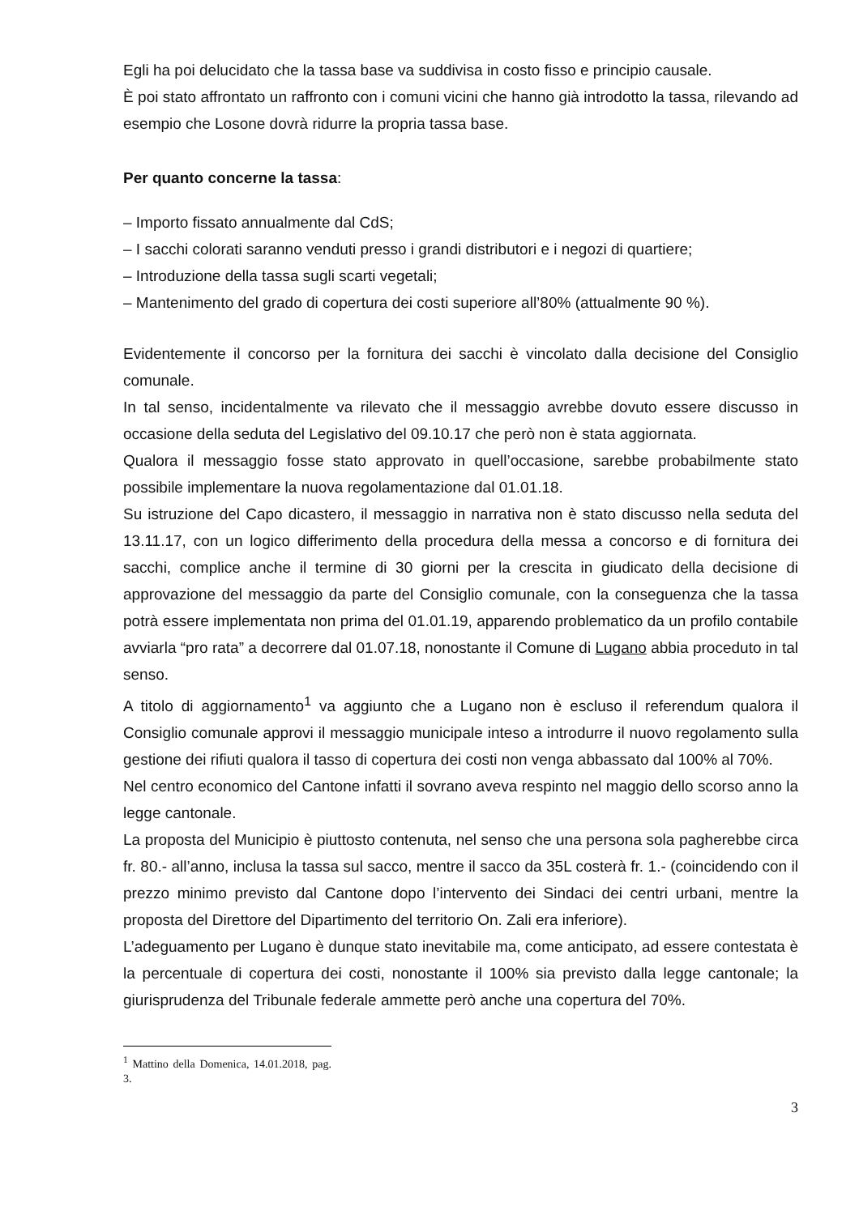Egli ha poi delucidato che la tassa base va suddivisa in costo fisso e principio causale.
È poi stato affrontato un raffronto con i comuni vicini che hanno già introdotto la tassa, rilevando ad esempio che Losone dovrà ridurre la propria tassa base.
Per quanto concerne la tassa:
– Importo fissato annualmente dal CdS;
– I sacchi colorati saranno venduti presso i grandi distributori e i negozi di quartiere;
– Introduzione della tassa sugli scarti vegetali;
– Mantenimento del grado di copertura dei costi superiore all’80% (attualmente 90 %).
Evidentemente il concorso per la fornitura dei sacchi è vincolato dalla decisione del Consiglio comunale.
In tal senso, incidentalmente va rilevato che il messaggio avrebbe dovuto essere discusso in occasione della seduta del Legislativo del 09.10.17 che però non è stata aggiornata.
Qualora il messaggio fosse stato approvato in quell’occasione, sarebbe probabilmente stato possibile implementare la nuova regolamentazione dal 01.01.18.
Su istruzione del Capo dicastero, il messaggio in narrativa non è stato discusso nella seduta del 13.11.17, con un logico differimento della procedura della messa a concorso e di fornitura dei sacchi, complice anche il termine di 30 giorni per la crescita in giudicato della decisione di approvazione del messaggio da parte del Consiglio comunale, con la conseguenza che la tassa potrà essere implementata non prima del 01.01.19, apparendo problematico da un profilo contabile avviarla “pro rata” a decorrere dal 01.07.18, nonostante il Comune di Lugano abbia proceduto in tal senso.
A titolo di aggiornamento<sup>1</sup> va aggiunto che a Lugano non è escluso il referendum qualora il Consiglio comunale approvi il messaggio municipale inteso a introdurre il nuovo regolamento sulla gestione dei rifiuti qualora il tasso di copertura dei costi non venga abbassato dal 100% al 70%.
Nel centro economico del Cantone infatti il sovrano aveva respinto nel maggio dello scorso anno la legge cantonale.
La proposta del Municipio è piuttosto contenuta, nel senso che una persona sola pagherebbe circa fr. 80.- all’anno, inclusa la tassa sul sacco, mentre il sacco da 35L costerà fr. 1.- (coincidendo con il prezzo minimo previsto dal Cantone dopo l’intervento dei Sindaci dei centri urbani, mentre la proposta del Direttore del Dipartimento del territorio On. Zali era inferiore).
L’adeguamento per Lugano è dunque stato inevitabile ma, come anticipato, ad essere contestata è la percentuale di copertura dei costi, nonostante il 100% sia previsto dalla legge cantonale; la giurisprudenza del Tribunale federale ammette però anche una copertura del 70%.
<sup>1</sup> Mattino della Domenica, 14.01.2018, pag. 3.
3